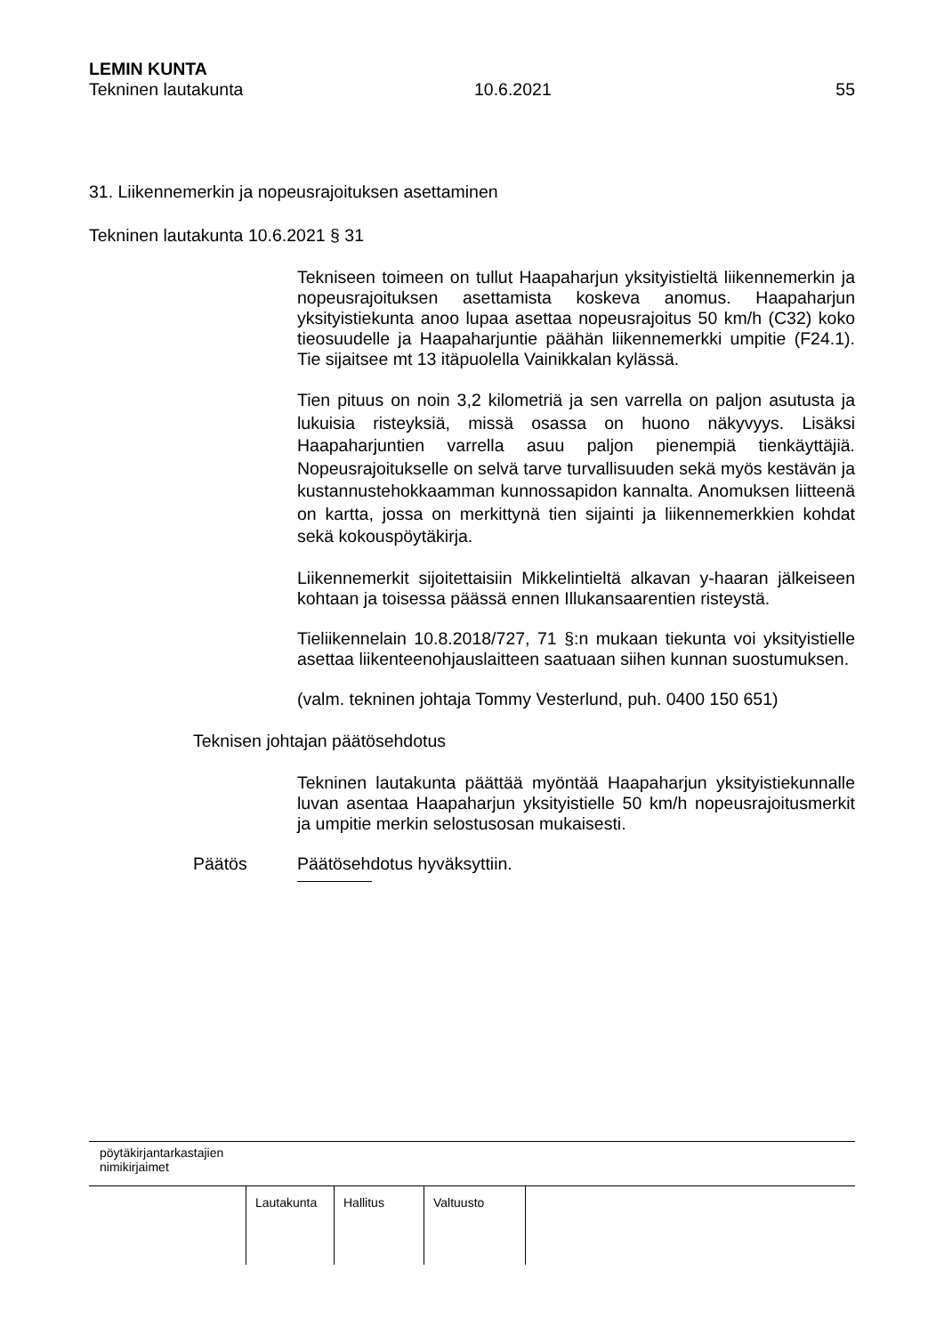LEMIN KUNTA
Tekninen lautakunta 10.6.2021 55
31. Liikennemerkin ja nopeusrajoituksen asettaminen
Tekninen lautakunta 10.6.2021 § 31
Tekniseen toimeen on tullut Haapaharjun yksityistieltä liikennemerkin ja nopeusrajoituksen asettamista koskeva anomus. Haapaharjun yksityistiekunta anoo lupaa asettaa nopeusrajoitus 50 km/h (C32) koko tieosuudelle ja Haapaharjuntie päähän liikennemerkki umpitie (F24.1). Tie sijaitsee mt 13 itäpuolella Vainikkalan kylässä.
Tien pituus on noin 3,2 kilometriä ja sen varrella on paljon asutusta ja lukuisia risteyksiä, missä osassa on huono näkyvyys. Lisäksi Haapaharjuntien varrella asuu paljon pienempiä tienkäyttäjiä. Nopeusrajoitukselle on selvä tarve turvallisuuden sekä myös kestävän ja kustannustehokkaamman kunnossapidon kannalta. Anomuksen liitteenä on kartta, jossa on merkittynä tien sijainti ja liikennemerkkien kohdat sekä kokouspöytäkirja.
Liikennemerkit sijoitettaisiin Mikkelintieltä alkavan y-haaran jälkeiseen kohtaan ja toisessa päässä ennen Illukansaarentien risteystä.
Tieliikennelain 10.8.2018/727, 71 §:n mukaan tiekunta voi yksityistielle asettaa liikenteenohjauslaitteen saatuaan siihen kunnan suostumuksen.
(valm. tekninen johtaja Tommy Vesterlund, puh. 0400 150 651)
Teknisen johtajan päätösehdotus
Tekninen lautakunta päättää myöntää Haapaharjun yksityistiekunnalle luvan asentaa Haapaharjun yksityistielle 50 km/h nopeusrajoitusmerkit ja umpitie merkin selostusosan mukaisesti.
Päätös Päätösehdotus hyväksyttiin.
pöytäkirjantarkastajien
nimikirjaimet
| Lautakunta | Hallitus | Valtuusto | |